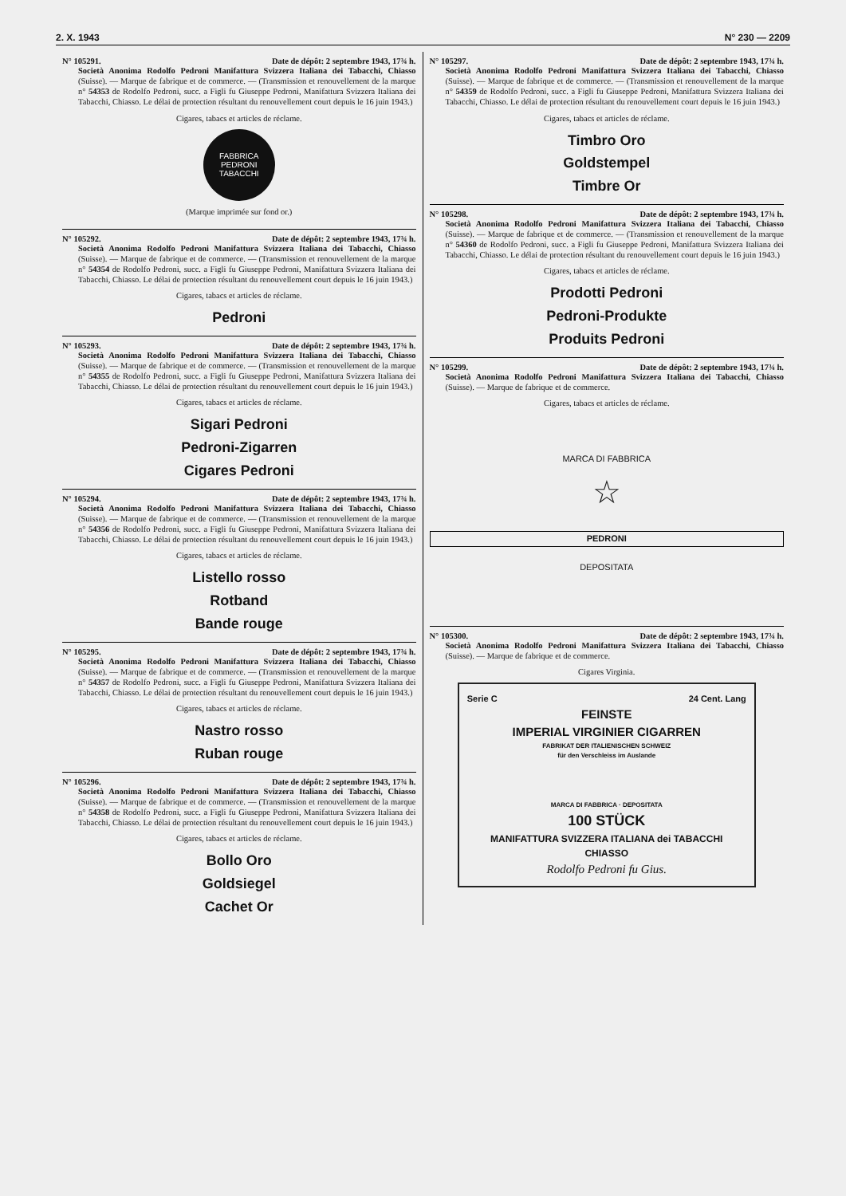2. X. 1943 N° 230 — 2209
N° 105291. Date de dépôt: 2 septembre 1943, 17¾ h.
Società Anonima Rodolfo Pedroni Manifattura Svizzera Italiana dei Tabacchi, Chiasso (Suisse). — Marque de fabrique et de commerce. — (Transmission et renouvellement de la marque n° 54353 de Rodolfo Pedroni, succ. a Figli fu Giuseppe Pedroni, Manifattura Svizzera Italiana dei Tabacchi, Chiasso. Le délai de protection résultant du renouvellement court depuis le 16 juin 1943.)
Cigares, tabacs et articles de réclame.
FABBRICA
PEDRONI
TABACCHI
(Marque imprimée sur fond or.)
N° 105292. Date de dépôt: 2 septembre 1943, 17¾ h.
Società Anonima Rodolfo Pedroni Manifattura Svizzera Italiana dei Tabacchi, Chiasso (Suisse). — Marque de fabrique et de commerce. — (Transmission et renouvellement de la marque n° 54354 de Rodolfo Pedroni, succ. a Figli fu Giuseppe Pedroni, Manifattura Svizzera Italiana dei Tabacchi, Chiasso. Le délai de protection résultant du renouvellement court depuis le 16 juin 1943.)
Cigares, tabacs et articles de réclame.
Pedroni
N° 105293. Date de dépôt: 2 septembre 1943, 17¾ h.
Società Anonima Rodolfo Pedroni Manifattura Svizzera Italiana dei Tabacchi, Chiasso (Suisse). — Marque de fabrique et de commerce. — (Transmission et renouvellement de la marque n° 54355 de Rodolfo Pedroni, succ. a Figli fu Giuseppe Pedroni, Manifattura Svizzera Italiana dei Tabacchi, Chiasso. Le délai de protection résultant du renouvellement court depuis le 16 juin 1943.)
Cigares, tabacs et articles de réclame.
Sigari Pedroni
Pedroni-Zigarren
Cigares Pedroni
N° 105294. Date de dépôt: 2 septembre 1943, 17¾ h.
Società Anonima Rodolfo Pedroni Manifattura Svizzera Italiana dei Tabacchi, Chiasso (Suisse). — Marque de fabrique et de commerce. — (Transmission et renouvellement de la marque n° 54356 de Rodolfo Pedroni, succ. a Figli fu Giuseppe Pedroni, Manifattura Svizzera Italiana dei Tabacchi, Chiasso. Le délai de protection résultant du renouvellement court depuis le 16 juin 1943.)
Cigares, tabacs et articles de réclame.
Listello rosso
Rotband
Bande rouge
N° 105295. Date de dépôt: 2 septembre 1943, 17¾ h.
Società Anonima Rodolfo Pedroni Manifattura Svizzera Italiana dei Tabacchi, Chiasso (Suisse). — Marque de fabrique et de commerce. — (Transmission et renouvellement de la marque n° 54357 de Rodolfo Pedroni, succ. a Figli fu Giuseppe Pedroni, Manifattura Svizzera Italiana dei Tabacchi, Chiasso. Le délai de protection résultant du renouvellement court depuis le 16 juin 1943.)
Cigares, tabacs et articles de réclame.
Nastro rosso
Ruban rouge
N° 105296. Date de dépôt: 2 septembre 1943, 17¾ h.
Società Anonima Rodolfo Pedroni Manifattura Svizzera Italiana dei Tabacchi, Chiasso (Suisse). — Marque de fabrique et de commerce. — (Transmission et renouvellement de la marque n° 54358 de Rodolfo Pedroni, succ. a Figli fu Giuseppe Pedroni, Manifattura Svizzera Italiana dei Tabacchi, Chiasso. Le délai de protection résultant du renouvellement court depuis le 16 juin 1943.)
Cigares, tabacs et articles de réclame.
Bollo Oro
Goldsiegel
Cachet Or
N° 105297. Date de dépôt: 2 septembre 1943, 17¾ h.
Società Anonima Rodolfo Pedroni Manifattura Svizzera Italiana dei Tabacchi, Chiasso (Suisse). — Marque de fabrique et de commerce. — (Transmission et renouvellement de la marque n° 54359 de Rodolfo Pedroni, succ. a Figli fu Giuseppe Pedroni, Manifattura Svizzera Italiana dei Tabacchi, Chiasso. Le délai de protection résultant du renouvellement court depuis le 16 juin 1943.)
Cigares, tabacs et articles de réclame.
Timbro Oro
Goldstempel
Timbre Or
N° 105298. Date de dépôt: 2 septembre 1943, 17¾ h.
Società Anonima Rodolfo Pedroni Manifattura Svizzera Italiana dei Tabacchi, Chiasso (Suisse). — Marque de fabrique et de commerce. — (Transmission et renouvellement de la marque n° 54360 de Rodolfo Pedroni, succ. a Figli fu Giuseppe Pedroni, Manifattura Svizzera Italiana dei Tabacchi, Chiasso. Le délai de protection résultant du renouvellement court depuis le 16 juin 1943.)
Cigares, tabacs et articles de réclame.
Prodotti Pedroni
Pedroni-Produkte
Produits Pedroni
N° 105299. Date de dépôt: 2 septembre 1943, 17¾ h.
Società Anonima Rodolfo Pedroni Manifattura Svizzera Italiana dei Tabacchi, Chiasso (Suisse). — Marque de fabrique et de commerce.
Cigares, tabacs et articles de réclame.
MARCA DI FABBRICA
☆
PEDRONI
DEPOSITATA
N° 105300. Date de dépôt: 2 septembre 1943, 17¾ h.
Società Anonima Rodolfo Pedroni Manifattura Svizzera Italiana dei Tabacchi, Chiasso (Suisse). — Marque de fabrique et de commerce.
Cigares Virginia.
Serie C 24 Cent. Lang
FEINSTE
IMPERIAL VIRGINIER CIGARREN
FABRIKAT DER ITALIENISCHEN SCHWEIZ
für den Verschleiss im Auslande
MARCA DI FABBRICA · DEPOSITATA
100 STÜCK
MANIFATTURA SVIZZERA ITALIANA dei TABACCHI
CHIASSO
Rodolfo Pedroni fu Gius.